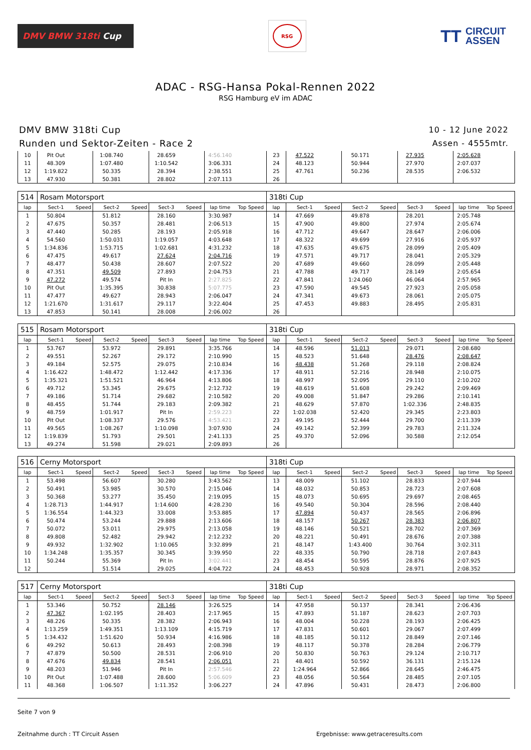DMV BMW 318ti Cup
RSG
TT
CIRCUIT
ASSEN
ADAC - RSG-Hansa Pokal-Rennen 2022
RSG Hamburg eV im ADAC
DMV BMW 318ti Cup
Runden und Sektor-Zeiten - Race 2
10 - 12 June 2022
Assen - 4555mtr.
| 10 | Pit Out | | 1:08.740 | | 28.659 | | 4:56.140 | | 23 | 47.522 | | 50.171 | | 27.935 | | 2:05.628 | |
| 11 | 48.309 | | 1:07.480 | | 1:10.542 | | 3:06.331 | | 24 | 48.123 | | 50.944 | | 27.970 | | 2:07.037 | |
| 12 | 1:19.822 | | 50.335 | | 28.394 | | 2:38.551 | | 25 | 47.761 | | 50.236 | | 28.535 | | 2:06.532 | |
| 13 | 47.930 | | 50.381 | | 28.802 | | 2:07.113 | | 26 | | | | | | | | |
| 514 | Rosam Motorsport | | | | | | | | 318ti Cup | | | | | | | | |
| lap | Sect-1 | Speed | Sect-2 | Speed | Sect-3 | Speed | lap time | Top Speed | lap | Sect-1 | Speed | Sect-2 | Speed | Sect-3 | Speed | lap time | Top Speed |
| 1 | 50.804 | | 51.812 | | 28.160 | | 3:30.987 | | 14 | 47.669 | | 49.878 | | 28.201 | | 2:05.748 | |
| 2 | 47.675 | | 50.357 | | 28.481 | | 2:06.513 | | 15 | 47.900 | | 49.800 | | 27.974 | | 2:05.674 | |
| 3 | 47.440 | | 50.285 | | 28.193 | | 2:05.918 | | 16 | 47.712 | | 49.647 | | 28.647 | | 2:06.006 | |
| 4 | 54.560 | | 1:50.031 | | 1:19.057 | | 4:03.648 | | 17 | 48.322 | | 49.699 | | 27.916 | | 2:05.937 | |
| 5 | 1:34.836 | | 1:53.715 | | 1:02.681 | | 4:31.232 | | 18 | 47.635 | | 49.675 | | 28.099 | | 2:05.409 | |
| 6 | 47.475 | | 49.617 | | 27.624 | | 2:04.716 | | 19 | 47.571 | | 49.717 | | 28.041 | | 2:05.329 | |
| 7 | 48.477 | | 50.438 | | 28.607 | | 2:07.522 | | 20 | 47.689 | | 49.660 | | 28.099 | | 2:05.448 | |
| 8 | 47.351 | | 49.509 | | 27.893 | | 2:04.753 | | 21 | 47.788 | | 49.717 | | 28.149 | | 2:05.654 | |
| 9 | 47.272 | | 49.574 | | Pit In | | 2:27.825 | | 22 | 47.841 | | 1:24.060 | | 46.064 | | 2:57.965 | |
| 10 | Pit Out | | 1:35.395 | | 30.838 | | 5:07.775 | | 23 | 47.590 | | 49.545 | | 27.923 | | 2:05.058 | |
| 11 | 47.477 | | 49.627 | | 28.943 | | 2:06.047 | | 24 | 47.341 | | 49.673 | | 28.061 | | 2:05.075 | |
| 12 | 1:21.670 | | 1:31.617 | | 29.117 | | 3:22.404 | | 25 | 47.453 | | 49.883 | | 28.495 | | 2:05.831 | |
| 13 | 47.853 | | 50.141 | | 28.008 | | 2:06.002 | | 26 | | | | | | | | |
| 515 | Rosam Motorsport | | | | | | | | 318ti Cup | | | | | | | | |
| lap | Sect-1 | Speed | Sect-2 | Speed | Sect-3 | Speed | lap time | Top Speed | lap | Sect-1 | Speed | Sect-2 | Speed | Sect-3 | Speed | lap time | Top Speed |
| 1 | 53.767 | | 53.972 | | 29.891 | | 3:35.766 | | 14 | 48.596 | | 51.013 | | 29.071 | | 2:08.680 | |
| 2 | 49.551 | | 52.267 | | 29.172 | | 2:10.990 | | 15 | 48.523 | | 51.648 | | 28.476 | | 2:08.647 | |
| 3 | 49.184 | | 52.575 | | 29.075 | | 2:10.834 | | 16 | 48.438 | | 51.268 | | 29.118 | | 2:08.824 | |
| 4 | 1:16.422 | | 1:48.472 | | 1:12.442 | | 4:17.336 | | 17 | 48.911 | | 52.216 | | 28.948 | | 2:10.075 | |
| 5 | 1:35.321 | | 1:51.521 | | 46.964 | | 4:13.806 | | 18 | 48.997 | | 52.095 | | 29.110 | | 2:10.202 | |
| 6 | 49.712 | | 53.345 | | 29.675 | | 2:12.732 | | 19 | 48.619 | | 51.608 | | 29.242 | | 2:09.469 | |
| 7 | 49.186 | | 51.714 | | 29.682 | | 2:10.582 | | 20 | 49.008 | | 51.847 | | 29.286 | | 2:10.141 | |
| 8 | 48.455 | | 51.744 | | 29.183 | | 2:09.382 | | 21 | 48.629 | | 57.870 | | 1:02.336 | | 2:48.835 | |
| 9 | 48.759 | | 1:01.917 | | Pit In | | 2:59.223 | | 22 | 1:02.038 | | 52.420 | | 29.345 | | 2:23.803 | |
| 10 | Pit Out | | 1:08.337 | | 29.576 | | 4:53.421 | | 23 | 49.195 | | 52.444 | | 29.700 | | 2:11.339 | |
| 11 | 49.565 | | 1:08.267 | | 1:10.098 | | 3:07.930 | | 24 | 49.142 | | 52.399 | | 29.783 | | 2:11.324 | |
| 12 | 1:19.839 | | 51.793 | | 29.501 | | 2:41.133 | | 25 | 49.370 | | 52.096 | | 30.588 | | 2:12.054 | |
| 13 | 49.274 | | 51.598 | | 29.021 | | 2:09.893 | | 26 | | | | | | | | |
| 516 | Cerny Motorsport | | | | | | | | 318ti Cup | | | | | | | | |
| lap | Sect-1 | Speed | Sect-2 | Speed | Sect-3 | Speed | lap time | Top Speed | lap | Sect-1 | Speed | Sect-2 | Speed | Sect-3 | Speed | lap time | Top Speed |
| 1 | 53.498 | | 56.607 | | 30.280 | | 3:43.562 | | 13 | 48.009 | | 51.102 | | 28.833 | | 2:07.944 | |
| 2 | 50.491 | | 53.985 | | 30.570 | | 2:15.046 | | 14 | 48.032 | | 50.853 | | 28.723 | | 2:07.608 | |
| 3 | 50.368 | | 53.277 | | 35.450 | | 2:19.095 | | 15 | 48.073 | | 50.695 | | 29.697 | | 2:08.465 | |
| 4 | 1:28.713 | | 1:44.917 | | 1:14.600 | | 4:28.230 | | 16 | 49.540 | | 50.304 | | 28.596 | | 2:08.440 | |
| 5 | 1:36.554 | | 1:44.323 | | 33.008 | | 3:53.885 | | 17 | 47.894 | | 50.437 | | 28.565 | | 2:06.896 | |
| 6 | 50.474 | | 53.244 | | 29.888 | | 2:13.606 | | 18 | 48.157 | | 50.267 | | 28.383 | | 2:06.807 | |
| 7 | 50.072 | | 53.011 | | 29.975 | | 2:13.058 | | 19 | 48.146 | | 50.521 | | 28.702 | | 2:07.369 | |
| 8 | 49.808 | | 52.482 | | 29.942 | | 2:12.232 | | 20 | 48.221 | | 50.491 | | 28.676 | | 2:07.388 | |
| 9 | 49.932 | | 1:32.902 | | 1:10.065 | | 3:32.899 | | 21 | 48.147 | | 1:43.400 | | 30.764 | | 3:02.311 | |
| 10 | 1:34.248 | | 1:35.357 | | 30.345 | | 3:39.950 | | 22 | 48.335 | | 50.790 | | 28.718 | | 2:07.843 | |
| 11 | 50.244 | | 55.369 | | Pit In | | 3:02.441 | | 23 | 48.454 | | 50.595 | | 28.876 | | 2:07.925 | |
| 12 | | | 51.514 | | 29.025 | | 4:04.722 | | 24 | 48.453 | | 50.928 | | 28.971 | | 2:08.352 | |
| 517 | Cerny Motorsport | | | | | | | | 318ti Cup | | | | | | | | |
| lap | Sect-1 | Speed | Sect-2 | Speed | Sect-3 | Speed | lap time | Top Speed | lap | Sect-1 | Speed | Sect-2 | Speed | Sect-3 | Speed | lap time | Top Speed |
| 1 | 53.346 | | 50.752 | | 28.146 | | 3:26.525 | | 14 | 47.958 | | 50.137 | | 28.341 | | 2:06.436 | |
| 2 | 47.367 | | 1:02.195 | | 28.403 | | 2:17.965 | | 15 | 47.893 | | 51.187 | | 28.623 | | 2:07.703 | |
| 3 | 48.226 | | 50.335 | | 28.382 | | 2:06.943 | | 16 | 48.004 | | 50.228 | | 28.193 | | 2:06.425 | |
| 4 | 1:13.259 | | 1:49.351 | | 1:13.109 | | 4:15.719 | | 17 | 47.831 | | 50.601 | | 29.067 | | 2:07.499 | |
| 5 | 1:34.432 | | 1:51.620 | | 50.934 | | 4:16.986 | | 18 | 48.185 | | 50.112 | | 28.849 | | 2:07.146 | |
| 6 | 49.292 | | 50.613 | | 28.493 | | 2:08.398 | | 19 | 48.117 | | 50.378 | | 28.284 | | 2:06.779 | |
| 7 | 47.879 | | 50.500 | | 28.531 | | 2:06.910 | | 20 | 50.830 | | 50.763 | | 29.124 | | 2:10.717 | |
| 8 | 47.676 | | 49.834 | | 28.541 | | 2:06.051 | | 21 | 48.401 | | 50.592 | | 36.131 | | 2:15.124 | |
| 9 | 48.203 | | 51.946 | | Pit In | | 2:57.546 | | 22 | 1:24.964 | | 52.866 | | 28.645 | | 2:46.475 | |
| 10 | Pit Out | | 1:07.488 | | 28.600 | | 5:06.609 | | 23 | 48.056 | | 50.564 | | 28.485 | | 2:07.105 | |
| 11 | 48.368 | | 1:06.507 | | 1:11.352 | | 3:06.227 | | 24 | 47.896 | | 50.431 | | 28.473 | | 2:06.800 | |
Seite 7 von 9
Zeitnahme durch : TT Circuit Assen Ergebnisse: www.getraceresults.com